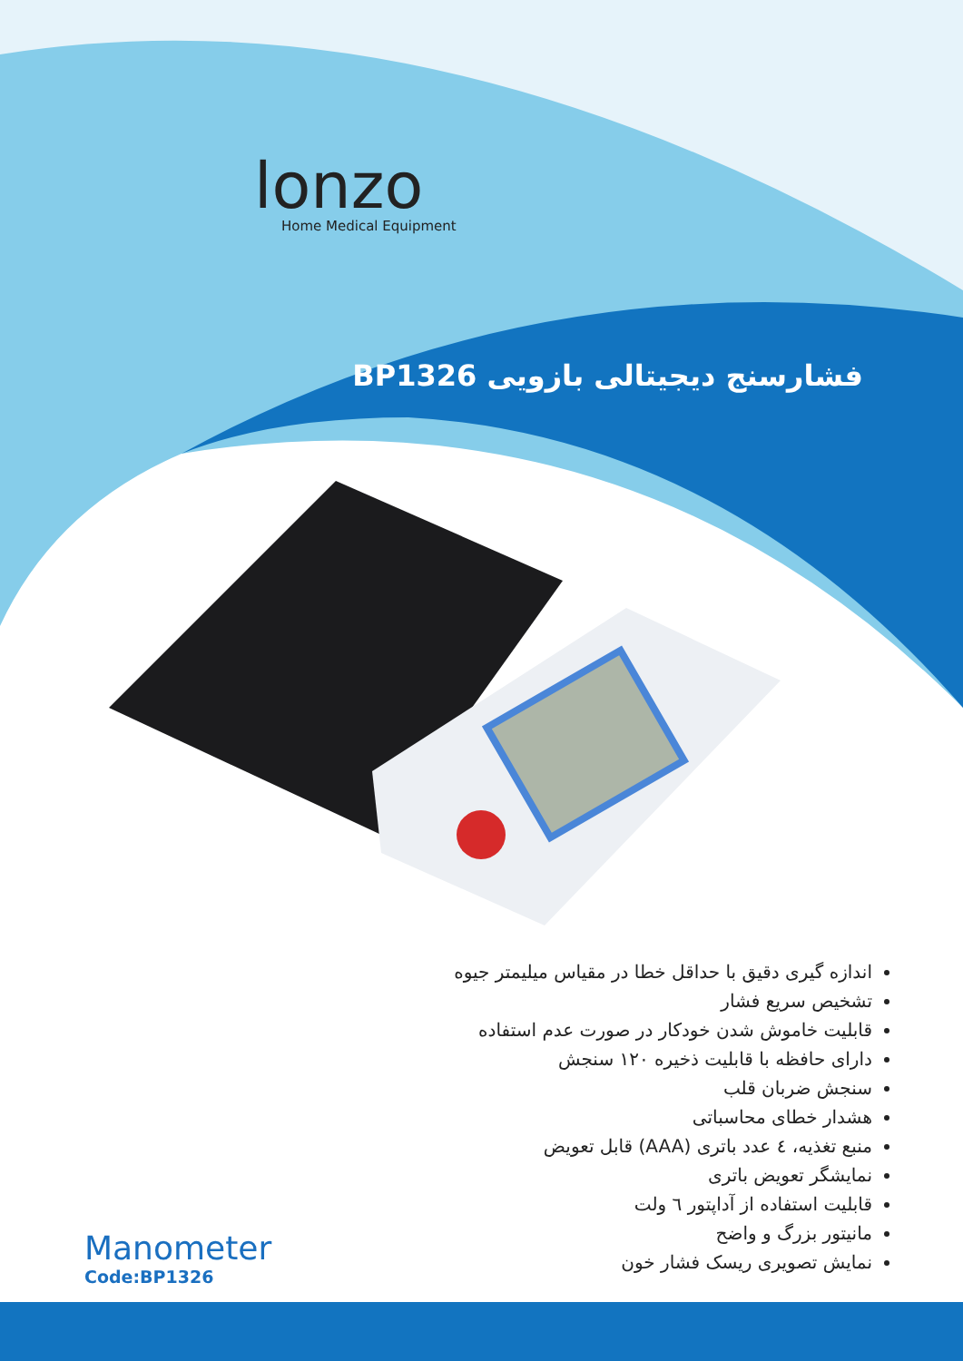lonzo
Home Medical Equipment
فشارسنج دیجیتالی بازویی BP1326
اندازه گیری دقیق با حداقل خطا در مقیاس میلیمتر جیوه
تشخیص سریع فشار
قابلیت خاموش شدن خودکار در صورت عدم استفاده
دارای حافظه با قابلیت ذخیره ۱۲۰ سنجش
سنجش ضربان قلب
هشدار خطای محاسباتی
منبع تغذیه، ٤ عدد باتری (AAA) قابل تعویض
نمایشگر تعویض باتری
قابلیت استفاده از آداپتور ٦ ولت
مانیتور بزرگ و واضح
نمایش تصویری ریسک فشار خون
Manometer
Code:BP1326